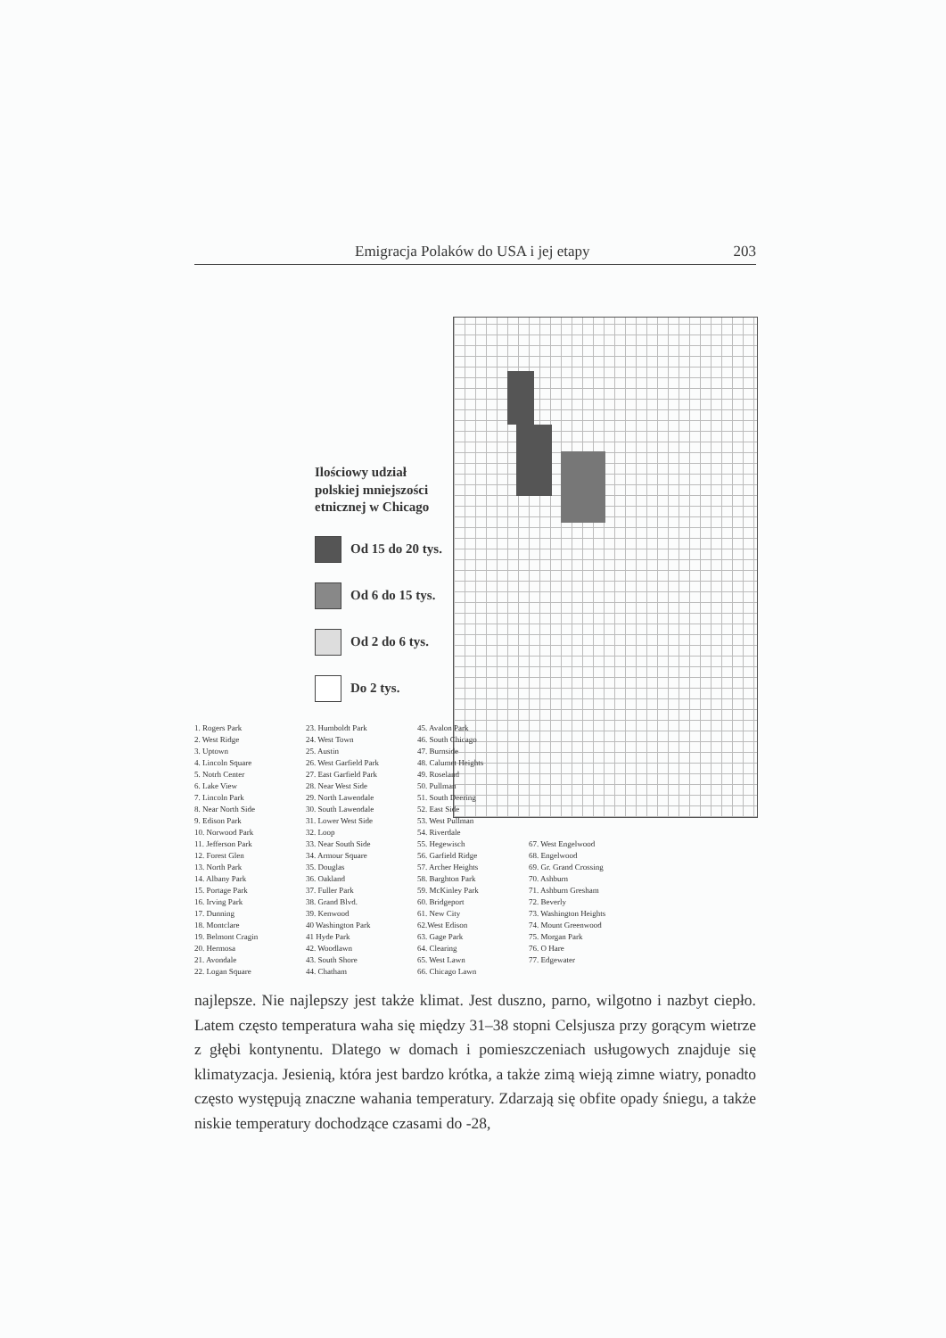Emigracja Polaków do USA i jej etapy 203
Ilościowy udział
polskiej mniejszości
etnicznej w Chicago
Od 15 do 20 tys.
Od 6 do 15 tys.
Od 2 do 6 tys.
Do 2 tys.
1. Rogers Park
2. West Ridge
3. Uptown
4. Lincoln Square
5. Notrh Center
6. Lake View
7. Lincoln Park
8. Near North Side
9. Edison Park
10. Norwood Park
11. Jefferson Park
12. Forest Glen
13. North Park
14. Albany Park
15. Portage Park
16. Irving Park
17. Dunning
18. Montclare
19. Belmont Cragin
20. Hermosa
21. Avondale
22. Logan Square
23. Humboldt Park
24. West Town
25. Austin
26. West Garfield Park
27. East Garfield Park
28. Near West Side
29. North Lawendale
30. South Lawendale
31. Lower West Side
32. Loop
33. Near South Side
34. Armour Square
35. Douglas
36. Oakland
37. Fuller Park
38. Grand Blvd.
39. Kenwood
40 Washington Park
41 Hyde Park
42. Woodlawn
43. South Shore
44. Chatham
45. Avalon Park
46. South Chicago
47. Burnside
48. Calumet Heights
49. Roseland
50. Pullman
51. South Deering
52. East Side
53. West Pullman
54. Riverdale
55. Hegewisch
56. Garfield Ridge
57. Archer Heights
58. Barghton Park
59. McKinley Park
60. Bridgeport
61. New City
62.West Edison
63. Gage Park
64. Clearing
65. West Lawn
66. Chicago Lawn
67. West Engelwood
68. Engelwood
69. Gr. Grand Crossing
70. Ashburn
71. Ashburn Gresham
72. Beverly
73. Washington Heights
74. Mount Greenwood
75. Morgan Park
76. O Hare
77. Edgewater
najlepsze. Nie najlepszy jest także klimat. Jest duszno, parno, wilgotno i nazbyt ciepło. Latem często temperatura waha się między 31–38 stopni Celsjusza przy gorącym wietrze z głębi kontynentu. Dlatego w domach i pomieszczeniach usługowych znajduje się klimatyzacja. Jesienią, która jest bardzo krótka, a także zimą wieją zimne wiatry, ponadto często występują znaczne wahania temperatury. Zdarzają się obfite opady śniegu, a także niskie temperatury dochodzące czasami do -28,